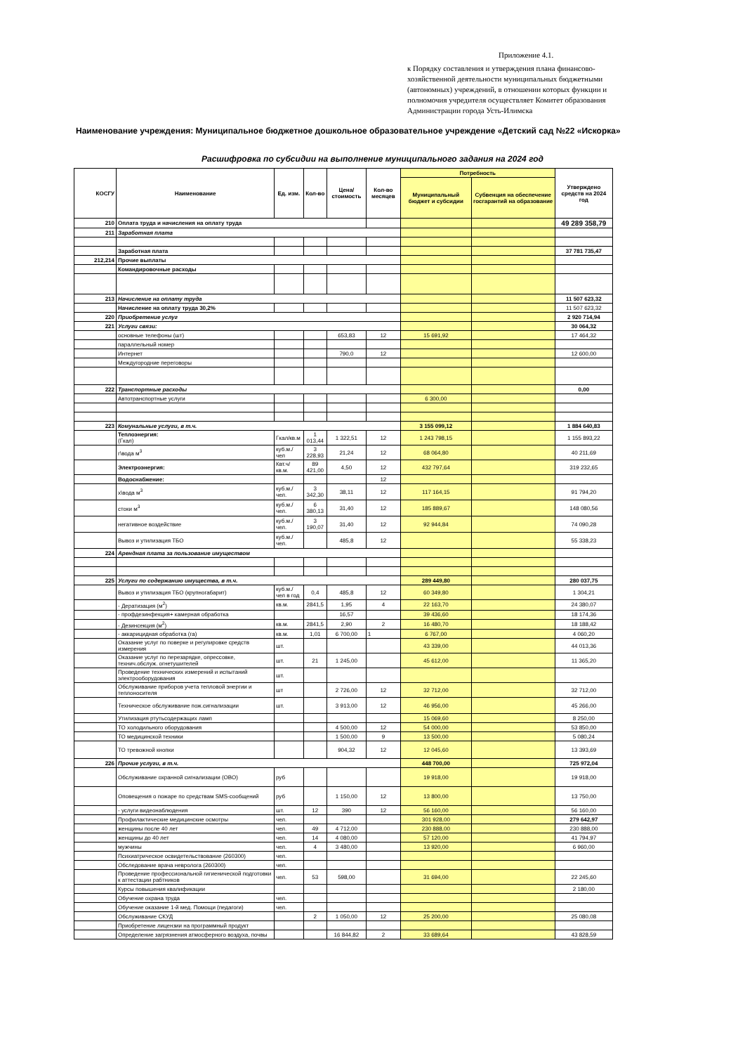Приложение 4.1.
к Порядку составления и утверждения плана финансово-хозяйственной деятельности муниципальных бюджетными (автономных) учреждений, в отношении которых функции и полномочия учредителя осуществляет Комитет образования Администрации города Усть-Илимска
Наименование учреждения: Муниципальное бюджетное дошкольное образовательное учреждение «Детский сад №22 «Искорка»
Расшифровка по субсидии на выполнение муниципального задания на 2024 год
| КОСГУ | Наименование | Ед. изм. | Кол-во | Цена/ стоимость | Кол-во месяцев | Потребность | | Утверждено средств на 2024 год |
| --- | --- | --- | --- | --- | --- | --- | --- | --- |
| | | | | | | Муниципальный бюджет и субсидии | Субвенция на обеспечение госгарантий на образование | |
| 210 | Оплата труда и начисления на оплату труда | | | | | | | 49 289 358,79 |
| 211 | Заработная плата | | | | | | | |
| | Заработная плата | | | | | | | 37 781 735,47 |
| 212,214 | Прочие выплаты | | | | | | | |
| | Командировочные расходы | | | | | | | |
| 213 | Начисление на оплату труда | | | | | | | 11 507 623,32 |
| | Начисление на оплату труда 30,2% | | | | | | | 11 507 623,32 |
| 220 | Приобретение услуг | | | | | | | 2 920 714,94 |
| 221 | Услуги связи: | | | | | | | 30 064,32 |
| | основные телефоны (шт) | | | 653,83 | 12 | 15 691,92 | | 17 464,32 |
| | параллельный номер | | | | | | | |
| | Интернет | | | 790,0 | 12 | | | 12 600,00 |
| | Междугородние переговоры | | | | | | | |
| 222 | Транспортные расходы | | | | | | | 0,00 |
| | Автотранспортные услуги | | | | | 6 300,00 | | |
| 223 | Комунальные услуги, в т.ч. | | | | | 3 155 099,12 | | 1 884 640,83 |
| | Теплоэнергия: (Гкал) | Гкал/кв.м | 1 013,44 | 1 322,51 | 12 | 1 243 798,15 | | 1 155 893,22 |
| | г\вода м<sup>3</sup> | куб.м./чел | 3 228,93 | 21,24 | 12 | 68 064,80 | | 40 211,69 |
| | Электроэнергия: | Квт.ч/кв.м. | 89 421,00 | 4,50 | 12 | 432 797,64 | | 319 232,65 |
| | Водоснабжение: | | | | 12 | | | |
| | х\вода м<sup>3</sup> | куб.м./чел. | 3 342,30 | 38,11 | 12 | 117 164,15 | | 91 794,20 |
| | стоки м<sup>3</sup> | куб.м./чел. | 6 380,13 | 31,40 | 12 | 185 889,67 | | 148 080,56 |
| | негативное воздействие | куб.м./чел. | 3 190,07 | 31,40 | 12 | 92 944,84 | | 74 090,28 |
| | Вывоз и утилизация ТБО | куб.м./чел. | | 485,8 | 12 | | | 55 338,23 |
| 224 | Арендная плата за пользование имуществом | | | | | | | |
| 225 | Услуги по содержанию имущества, в т.ч. | | | | | 289 449,80 | | 280 037,75 |
| | Вывоз и утилизация ТБО (крупногабарит) | куб.м./чел в год | 0,4 | 485,8 | 12 | 60 349,80 | | 1 304,21 |
| | - Дератизация (м<sup>2</sup>) | кв.м. | 2841,5 | 1,95 | 4 | 22 163,70 | | 24 380,07 |
| | - профдезинфекция+ камерная обработка | | | 16,57 | | 39 436,60 | | 18 174,36 |
| | - Дезинсекция (м<sup>2</sup>) | кв.м. | 2841,5 | 2,90 | 2 | 16 480,70 | | 18 188,42 |
| | - аккарицидная обработка (га) | кв.м. | 1,01 | 6 700,00 | 1 | 6 767,00 | | 4 060,20 |
| | Оказание услуг по поверке и регулировке средств измерения | шт. | | | | 43 339,00 | | 44 013,36 |
| | Оказание услуг по перезарядке, опрессовке, технич.обслуж. огнетушителей | шт. | 21 | 1 245,00 | | 45 612,00 | | 11 365,20 |
| | Проведение технических измерений и испытаний электрооборудования | шт. | | | | | | |
| | Обслуживание приборов учета тепловой энергии и теплоносителя | шт | | 2 726,00 | 12 | 32 712,00 | | 32 712,00 |
| | Техническое обслуживание пож.сигнализации | шт. | | 3 913,00 | 12 | 46 956,00 | | 45 266,00 |
| | Утилизация ртутьсодержащих ламп | | | | | 15 069,60 | | 8 250,00 |
| | ТО холодильного оборудования | | | 4 500,00 | 12 | 54 000,00 | | 53 850,00 |
| | ТО медицинской техники | | | 1 500,00 | 9 | 13 500,00 | | 5 080,24 |
| | ТО тревожной кнопки | | | 904,32 | 12 | 12 045,60 | | 13 393,69 |
| 226 | Прочие услуги, в т.ч. | | | | | 448 700,00 | | 725 972,04 |
| | Обслуживание охранной сигнализации (ОВО) | руб | | | | 19 918,00 | | 19 918,00 |
| | Оповещения о пожаре по средствам SMS-сообщений | руб | | 1 150,00 | 12 | 13 800,00 | | 13 750,00 |
| | - услуги видеонаблюдения | шт. | 12 | 390 | 12 | 56 160,00 | | 56 160,00 |
| | Профилактические медицинские осмотры | чел. | | | | 301 928,00 | | 279 642,97 |
| | женщины после 40 лет | чел. | 49 | 4 712,00 | | 230 888,00 | | 230 888,00 |
| | женщины до 40 лет | чел. | 14 | 4 080,00 | | 57 120,00 | | 41 794,97 |
| | мужчины | чел. | 4 | 3 480,00 | | 13 920,00 | | 6 960,00 |
| | Психиатрическое освидетельствование (260300) | чел. | | | | | | |
| | Обследование врача невролога (260300) | чел. | | | | | | |
| | Проведение профессиональной гигиенической подготовки к аттестации рабтников | чел. | 53 | 598,00 | | 31 694,00 | | 22 245,60 |
| | Курсы повышения квалификации | | | | | | | 2 180,00 |
| | Обучение охрана труда | чел. | | | | | | |
| | Обучение оказание 1-й мед. Помощи (педагоги) | чел. | | | | | | |
| | Обслуживание СКУД | | 2 | 1 050,00 | 12 | 25 200,00 | | 25 080,08 |
| | Приобретение лицензии на программный продукт | | | | | | | |
| | Определение загрязнения атмосферного воздуха, почвы | | | 16 844,82 | 2 | 33 689,64 | | 43 828,59 |